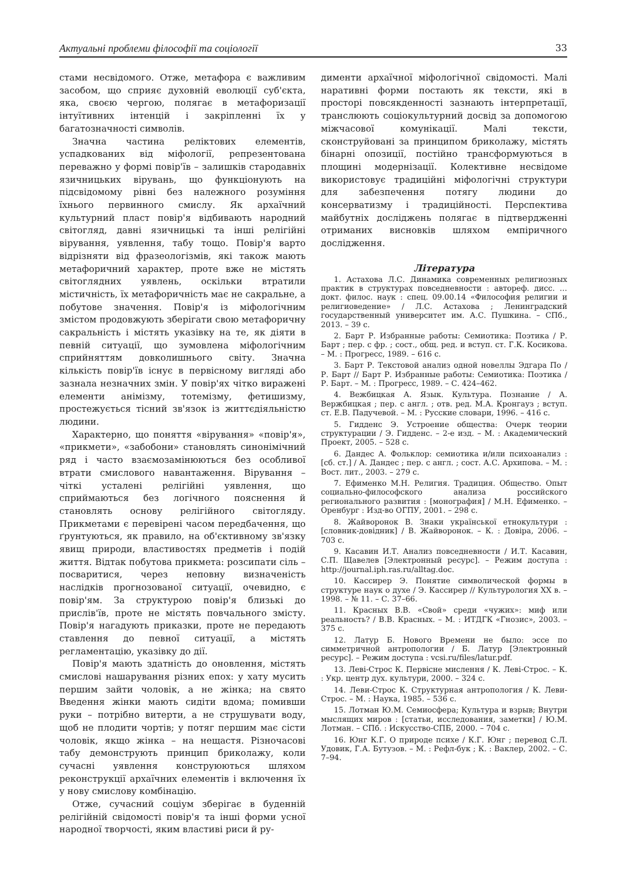Актуальні проблеми філософії та соціології 33
стами несвідомого. Отже, метафора є важливим засобом, що сприяє духовній еволюції суб'єкта, яка, своєю чергою, полягає в метафоризації інтуїтивних інтенцій і закріпленні їх у багатозначності символів.
Значна частина реліктових елементів, успадкованих від міфології, репрезентована переважно у формі повір'їв – залишків стародавніх язичницьких вірувань, що функціонують на підсвідомому рівні без належного розуміння їхнього первинного смислу. Як архаїчний культурний пласт повір'я відбивають народний світогляд, давні язичницькі та інші релігійні вірування, уявлення, табу тощо. Повір'я варто відрізняти від фразеологізмів, які також мають метафоричний характер, проте вже не містять світоглядних уявлень, оскільки втратили містичність, їх метафоричність має не сакральне, а побутове значення. Повір'я із міфологічним змістом продовжують зберігати свою метафоричну сакральність і містять указівку на те, як діяти в певній ситуації, що зумовлена міфологічним сприйняттям довколишнього світу. Значна кількість повір'їв існує в первісному вигляді або зазнала незначних змін. У повір'ях чітко виражені елементи анімізму, тотемізму, фетишизму, простежується тісний зв'язок із життєдіяльністю людини.
Характерно, що поняття «вірування» «повір'я», «прикмети», «забобони» становлять синонімічний ряд і часто взаємозамінюються без особливої втрати смислового навантаження. Вірування – чіткі усталені релігійні уявлення, що сприймаються без логічного пояснення й становлять основу релігійного світогляду. Прикметами є перевірені часом передбачення, що ґрунтуються, як правило, на об'єктивному зв'язку явищ природи, властивостях предметів і подій життя. Відтак побутова прикмета: розсипати сіль – посваритися, через неповну визначеність наслідків прогнозованої ситуації, очевидно, є повір'ям. За структурою повір'я близькі до прислів'їв, проте не містять повчального змісту. Повір'я нагадують приказки, проте не передають ставлення до певної ситуації, а містять регламентацію, указівку до дії.
Повір'я мають здатність до оновлення, містять смислові нашарування різних епох: у хату мусить першим зайти чоловік, а не жінка; на свято Введення жінки мають сидіти вдома; помивши руки – потрібно витерти, а не струшувати воду, щоб не плодити чортів; у потяг першим має сісти чоловік, якщо жінка – на нещастя. Різночасові табу демонструють принцип бриколажу, коли сучасні уявлення конструюються шляхом реконструкції архаїчних елементів і включення їх у нову смислову комбінацію.
Отже, сучасний соціум зберігає в буденній релігійній свідомості повір'я та інші форми усної народної творчості, яким властиві риси й ру-
ди­менти архаїчної міфологічної свідомості. Малі наративні форми постають як тексти, які в просторі повсякденності зазнають інтерпретації, транслюють соціокультурний досвід за допомогою міжчасової комунікації. Малі тексти, сконструйовані за принципом бриколажу, містять бінарні опозиції, постійно трансформуються в площині модернізації. Колективне несвідоме використовує традиційні міфологічні структури для забезпечення потягу людини до консерватизму і традиційності. Перспектива майбутніх досліджень полягає в підтвердженні отриманих висновків шляхом емпіричного дослідження.
Література
1. Астахова Л.С. Динамика современных религиозных практик в структурах повседневности : автореф. дисс. … докт. филос. наук : спец. 09.00.14 «Философия религии и религиоведение» / Л.С. Астахова ; Ленинградский государственный университет им. А.С. Пушкина. – СПб., 2013. – 39 с.
2. Барт Р. Избранные работы: Семиотика: Поэтика / Р. Барт ; пер. с фр. ; сост., общ. ред. и вступ. ст. Г.К. Косикова. – М. : Прогресс, 1989. – 616 с.
3. Барт Р. Текстовой анализ одной новеллы Эдгара По / Р. Барт // Барт Р. Избранные работы: Семиотика: Поэтика / Р. Барт. – М. : Прогресс, 1989. – С. 424–462.
4. Вежбицкая А. Язык. Культура. Познание / А. Вержбицкая ; пер. с англ. ; отв. ред. М.А. Кронгауз ; вступ. ст. Е.В. Падучевой. – М. : Русские словари, 1996. – 416 с.
5. Гидденс Э. Устроение общества: Очерк теории структурации / Э. Гидденс. – 2-е изд. – М. : Академический Проект, 2005. – 528 с.
6. Дандес А. Фольклор: семиотика и/или психоанализ : [сб. ст.] / А. Дандес ; пер. с англ. ; сост. А.С. Архипова. – М. : Вост. лит., 2003. – 279 с.
7. Ефименко М.Н. Религия. Традиция. Общество. Опыт социально-философского анализа российского регионального развития : [монография] / М.Н. Ефименко. – Оренбург : Изд-во ОГПУ, 2001. – 298 с.
8. Жайворонок В. Знаки української етнокультури : [словник-довідник] / В. Жайворонок. – К. : Довіра, 2006. – 703 с.
9. Касавин И.Т. Анализ повседневности / И.Т. Касавин, С.П. Щавелев [Электронный ресурс]. – Режим доступа : http://journal.iph.ras.ru/alltag.doc.
10. Кассирер Э. Понятие символической формы в структуре наук о духе / Э. Кассирер // Культурология XX в. – 1998. – № 11. – С. 37–66.
11. Красных В.В. «Свой» среди «чужих»: миф или реальность? / В.В. Красных. – М. : ИТДГК «Гнозис», 2003. – 375 с.
12. Латур Б. Нового Времени не было: эссе по симметричной антропологии / Б. Латур [Электронный ресурс]. – Режим доступа : vcsi.ru/files/latur.pdf.
13. Леві-Строс К. Первісне мислення / К. Леві-Строс. – К. : Укр. центр дух. культури, 2000. – 324 с.
14. Леви-Строс К. Структурная антропология / К. Леви-Строс. – М. : Наука, 1985. – 536 с.
15. Лотман Ю.М. Семиосфера; Культура и взрыв; Внутри мыслящих миров : [статьи, исследования, заметки] / Ю.М. Лотман. – СПб. : Искусство-СПБ, 2000. – 704 с.
16. Юнг К.Г. О природе психе / К.Г. Юнг ; перевод С.Л. Удовик, Г.А. Бутузов. – М. : Рефл-бук ; К. : Ваклер, 2002. – С. 7–94.